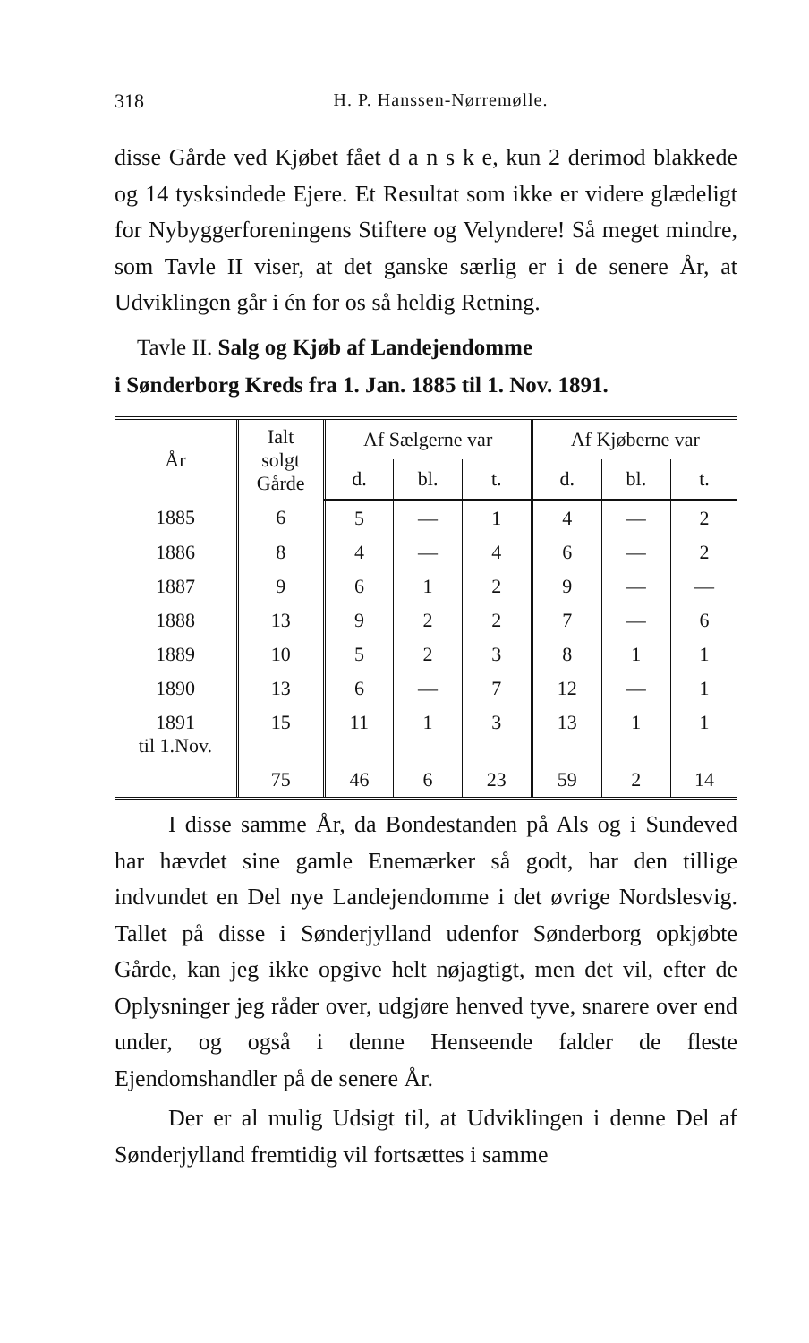318 H. P. Hanssen-Nørremølle.
disse Gårde ved Kjøbet fået d a n s k e, kun 2 derimod blakkede og 14 tysksindede Ejere. Et Resultat som ikke er videre glædeligt for Nybyggerforeningens Stiftere og Velyndere! Så meget mindre, som Tavle II viser, at det ganske særlig er i de senere År, at Udviklingen går i én for os så heldig Retning.
Tavle II. Salg og Kjøb af Landejendomme
i Sønderborg Kreds fra 1. Jan. 1885 til 1. Nov. 1891.
| År | Ialt solgt Gårde | Af Sælgerne var | | | Af Kjøberne var | | |
| --- | --- | --- | --- | --- | --- | --- | --- |
| | | d. | bl. | t. | d. | bl. | t. |
| 1885 | 6 | 5 | — | 1 | 4 | — | 2 |
| 1886 | 8 | 4 | — | 4 | 6 | — | 2 |
| 1887 | 9 | 6 | 1 | 2 | 9 | — | — |
| 1888 | 13 | 9 | 2 | 2 | 7 | — | 6 |
| 1889 | 10 | 5 | 2 | 3 | 8 | 1 | 1 |
| 1890 | 13 | 6 | — | 7 | 12 | — | 1 |
| 1891 til 1.Nov. | 15 | 11 | 1 | 3 | 13 | 1 | 1 |
| | 75 | 46 | 6 | 23 | 59 | 2 | 14 |
I disse samme År, da Bondestanden på Als og i Sundeved har hævdet sine gamle Enemærker så godt, har den tillige indvundet en Del nye Landejendomme i det øvrige Nordslesvig. Tallet på disse i Sønderjylland udenfor Sønderborg opkjøbte Gårde, kan jeg ikke opgive helt nøjagtigt, men det vil, efter de Oplysninger jeg råder over, udgjøre henved tyve, snarere over end under, og også i denne Henseende falder de fleste Ejendomshandler på de senere År.
Der er al mulig Udsigt til, at Udviklingen i denne Del af Sønderjylland fremtidig vil fortsættes i samme